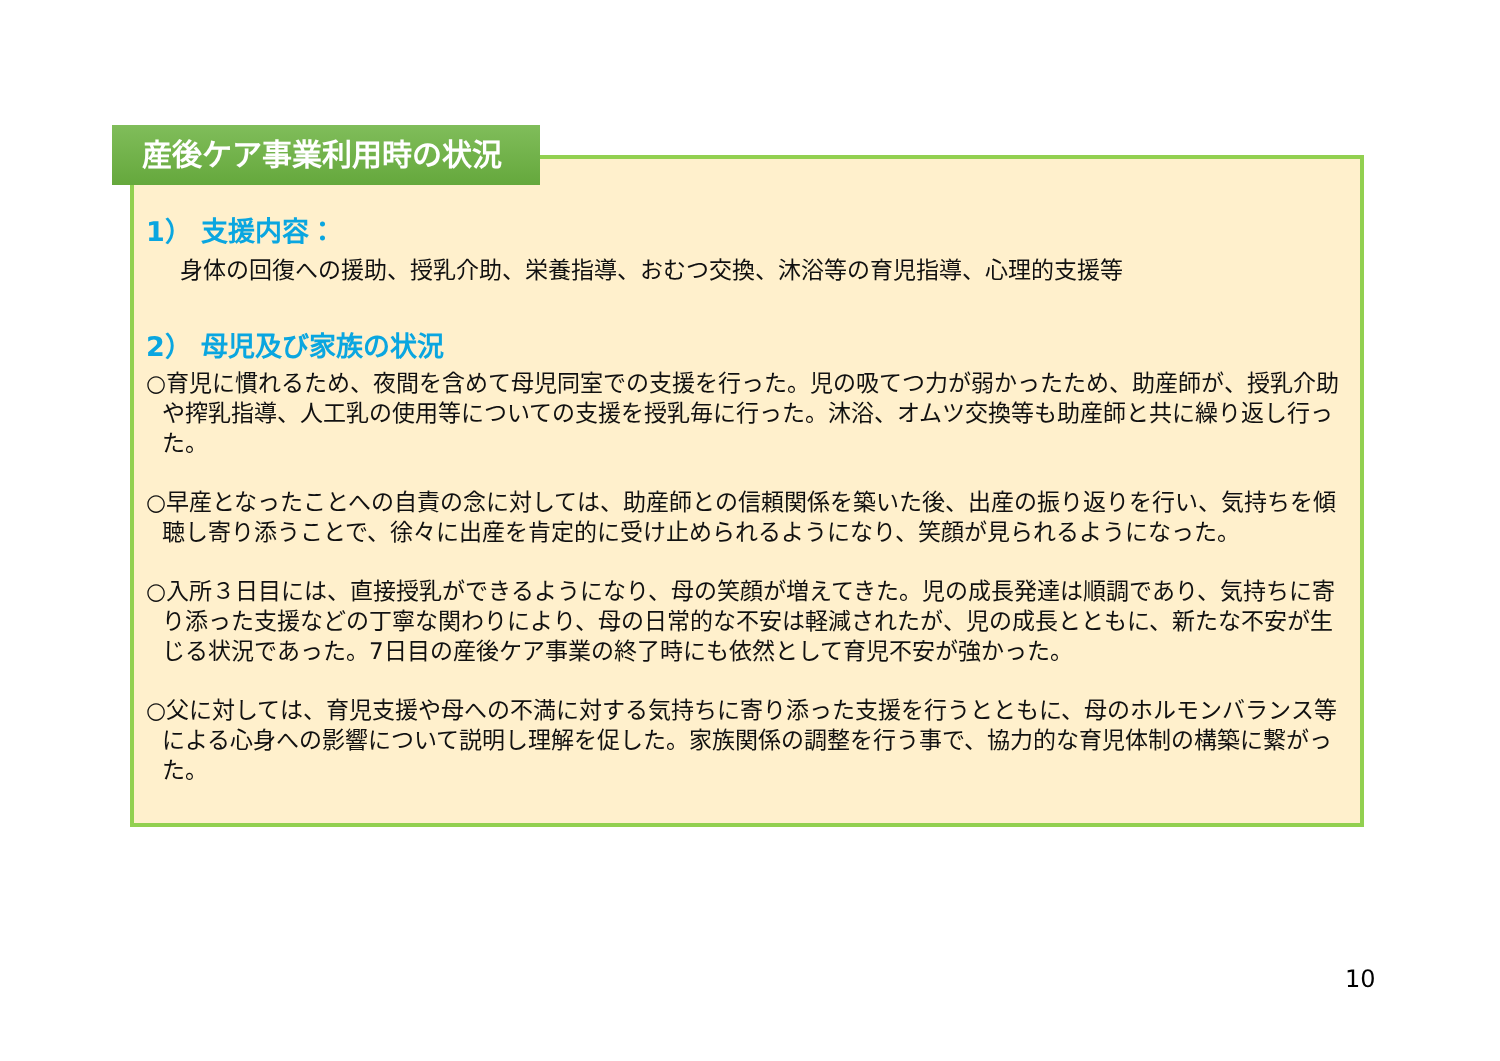産後ケア事業利用時の状況
1） 支援内容：
身体の回復への援助、授乳介助、栄養指導、おむつ交換、沐浴等の育児指導、心理的支援等
2） 母児及び家族の状況
○育児に慣れるため、夜間を含めて母児同室での支援を行った。児の吸てつ力が弱かったため、助産師が、授乳介助や搾乳指導、人工乳の使用等についての支援を授乳毎に行った。沐浴、オムツ交換等も助産師と共に繰り返し行った。
○早産となったことへの自責の念に対しては、助産師との信頼関係を築いた後、出産の振り返りを行い、気持ちを傾聴し寄り添うことで、徐々に出産を肯定的に受け止められるようになり、笑顔が見られるようになった。
○入所３日目には、直接授乳ができるようになり、母の笑顔が増えてきた。児の成長発達は順調であり、気持ちに寄り添った支援などの丁寧な関わりにより、母の日常的な不安は軽減されたが、児の成長とともに、新たな不安が生じる状況であった。7日目の産後ケア事業の終了時にも依然として育児不安が強かった。
○父に対しては、育児支援や母への不満に対する気持ちに寄り添った支援を行うとともに、母のホルモンバランス等による心身への影響について説明し理解を促した。家族関係の調整を行う事で、協力的な育児体制の構築に繋がった。
10